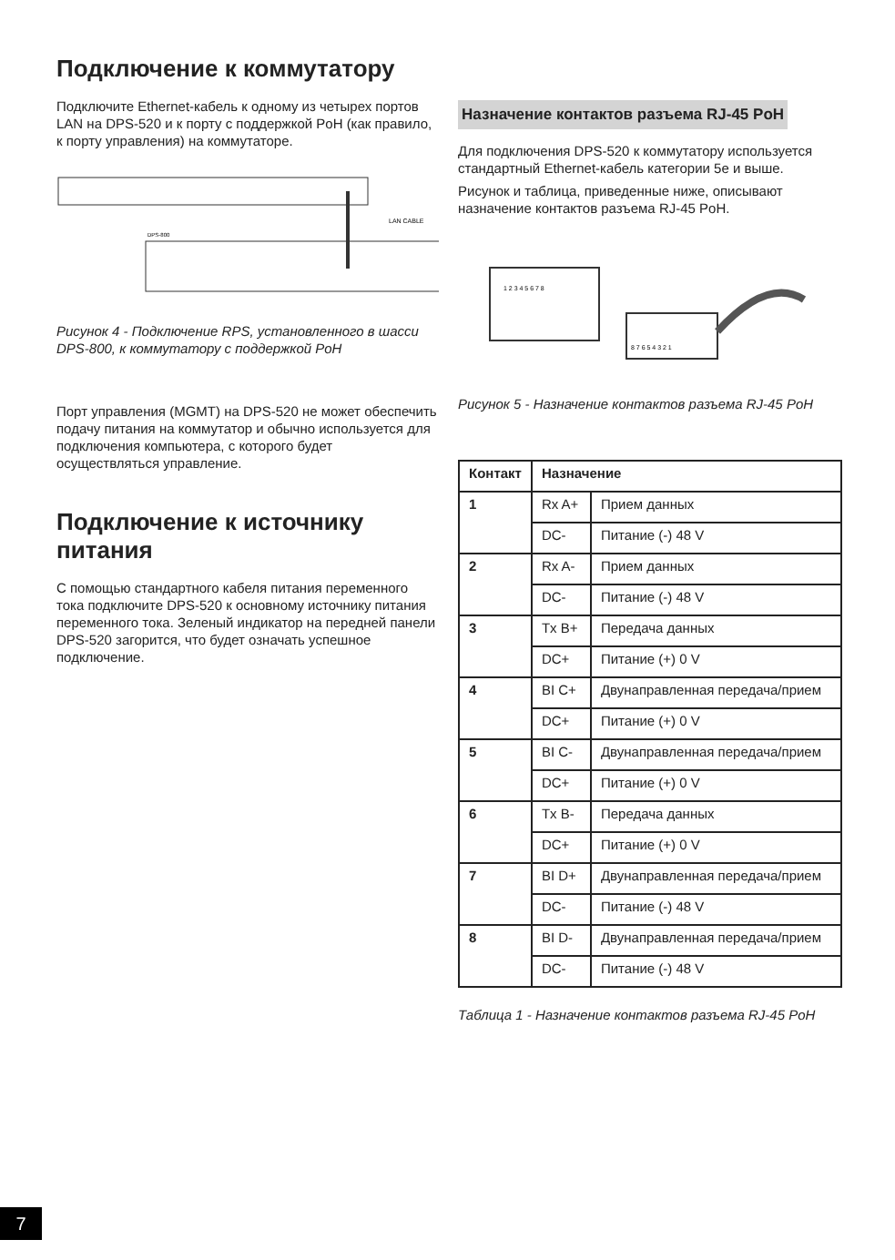Подключение к коммутатору
Подключите Ethernet-кабель к одному из четырех портов LAN на DPS-520 и к порту с поддержкой PoH (как правило, к порту управления) на коммутаторе.
LAN CABLE
DPS-800
Рисунок 4 - Подключение RPS, установленного в шасси DPS-800, к коммутатору с поддержкой PoH
Порт управления (MGMT) на DPS-520 не может обеспечить подачу питания на коммутатор и обычно используется для подключения компьютера, с которого будет осуществляться управление.
Подключение к источнику питания
С помощью стандартного кабеля питания переменного тока подключите DPS-520 к основному источнику питания переменного тока. Зеленый индикатор на передней панели DPS-520 загорится, что будет означать успешное подключение.
Назначение контактов разъема RJ-45 PoH
Для подключения DPS-520 к коммутатору используется стандартный Ethernet-кабель категории 5e и выше.
Рисунок и таблица, приведенные ниже, описывают назначение контактов разъема RJ-45 PoH.
1 2 3 4 5 6 7 8
8 7 6 5 4 3 2 1
Рисунок 5 - Назначение контактов разъема RJ-45 PoH
| Контакт | Назначение | |
| --- | --- | --- |
| 1 | Rx A+ | Прием данных |
| | DC- | Питание (-) 48 V |
| 2 | Rx A- | Прием данных |
| | DC- | Питание (-) 48 V |
| 3 | Tx B+ | Передача данных |
| | DC+ | Питание (+) 0 V |
| 4 | BI C+ | Двунаправленная передача/прием |
| | DC+ | Питание (+) 0 V |
| 5 | BI C- | Двунаправленная передача/прием |
| | DC+ | Питание (+) 0 V |
| 6 | Tx B- | Передача данных |
| | DC+ | Питание (+) 0 V |
| 7 | BI D+ | Двунаправленная передача/прием |
| | DC- | Питание (-) 48 V |
| 8 | BI D- | Двунаправленная передача/прием |
| | DC- | Питание (-) 48 V |
Таблица 1 - Назначение контактов разъема RJ-45 PoH
7